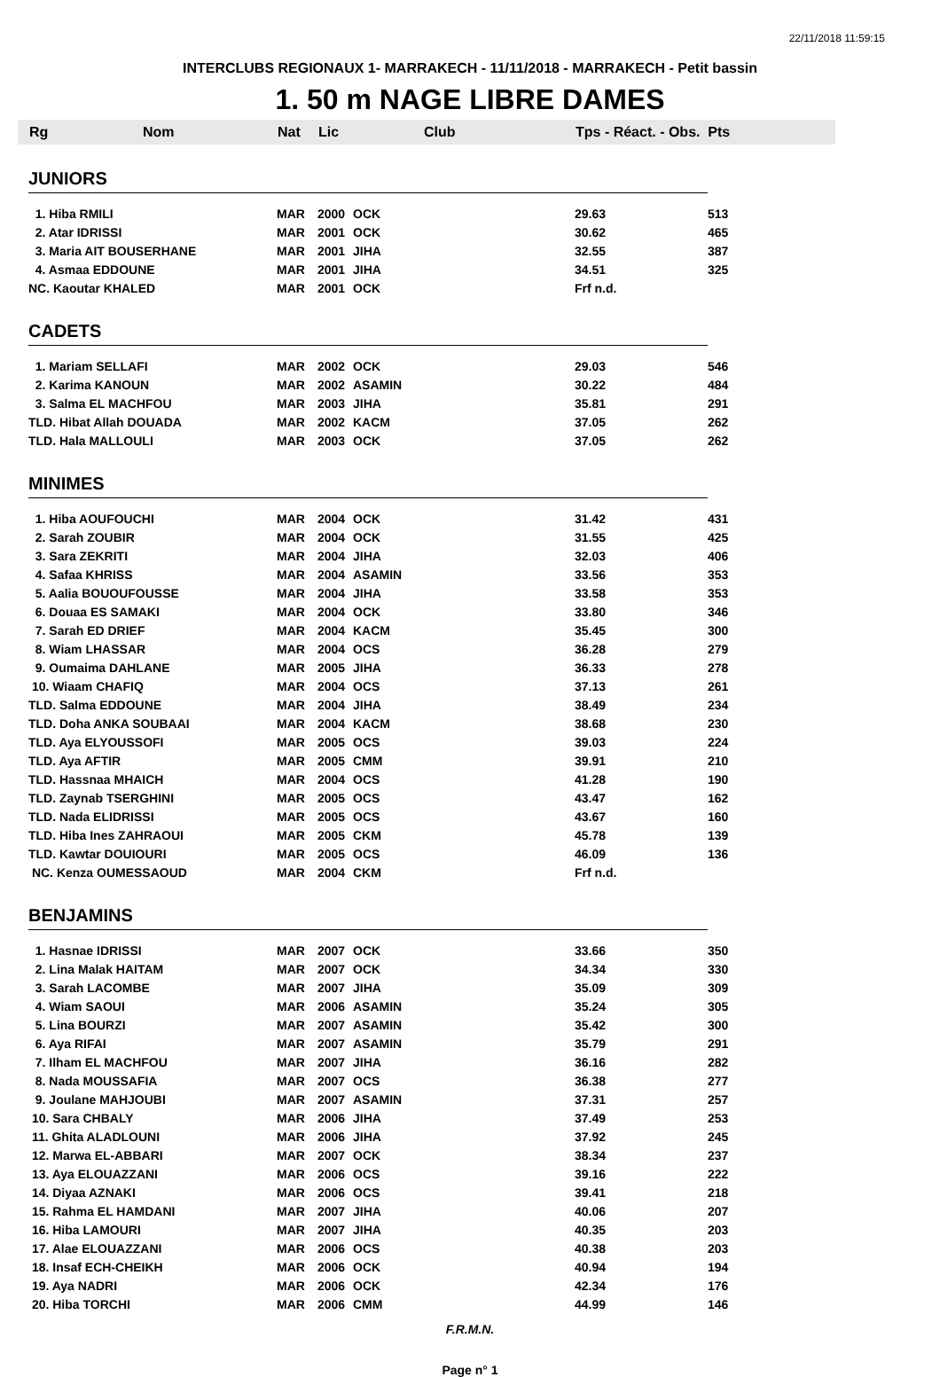22/11/2018 11:59:15
INTERCLUBS REGIONAUX 1- MARRAKECH - 11/11/2018 - MARRAKECH - Petit bassin
1. 50 m NAGE LIBRE DAMES
| | Rg Nom | Nat | Lic | Club | Tps - Réact. - Obs. Pts | |
| --- | --- | --- | --- | --- | --- | --- |
| | JUNIORS | | | | | |
| | 1. Hiba RMILI | MAR | 2000 | OCK | 29.63 | 513 |
| | 2. Atar IDRISSI | MAR | 2001 | OCK | 30.62 | 465 |
| | 3. Maria AIT BOUSERHANE | MAR | 2001 | JIHA | 32.55 | 387 |
| | 4. Asmaa EDDOUNE | MAR | 2001 | JIHA | 34.51 | 325 |
| | NC. Kaoutar KHALED | MAR | 2001 | OCK | Frf n.d. | |
| | CADETS | | | | | |
| | 1. Mariam SELLAFI | MAR | 2002 | OCK | 29.03 | 546 |
| | 2. Karima KANOUN | MAR | 2002 | ASAMIN | 30.22 | 484 |
| | 3. Salma EL MACHFOU | MAR | 2003 | JIHA | 35.81 | 291 |
| | TLD. Hibat Allah DOUADA | MAR | 2002 | KACM | 37.05 | 262 |
| | TLD. Hala MALLOULI | MAR | 2003 | OCK | 37.05 | 262 |
| | MINIMES | | | | | |
| | 1. Hiba AOUFOUCHI | MAR | 2004 | OCK | 31.42 | 431 |
| | 2. Sarah ZOUBIR | MAR | 2004 | OCK | 31.55 | 425 |
| | 3. Sara ZEKRITI | MAR | 2004 | JIHA | 32.03 | 406 |
| | 4. Safaa KHRISS | MAR | 2004 | ASAMIN | 33.56 | 353 |
| | 5. Aalia BOUOUFOUSSE | MAR | 2004 | JIHA | 33.58 | 353 |
| | 6. Douaa ES SAMAKI | MAR | 2004 | OCK | 33.80 | 346 |
| | 7. Sarah ED DRIEF | MAR | 2004 | KACM | 35.45 | 300 |
| | 8. Wiam LHASSAR | MAR | 2004 | OCS | 36.28 | 279 |
| | 9. Oumaima DAHLANE | MAR | 2005 | JIHA | 36.33 | 278 |
| | 10. Wiaam CHAFIQ | MAR | 2004 | OCS | 37.13 | 261 |
| | TLD. Salma EDDOUNE | MAR | 2004 | JIHA | 38.49 | 234 |
| | TLD. Doha ANKA SOUBAAI | MAR | 2004 | KACM | 38.68 | 230 |
| | TLD. Aya ELYOUSSOFI | MAR | 2005 | OCS | 39.03 | 224 |
| | TLD. Aya AFTIR | MAR | 2005 | CMM | 39.91 | 210 |
| | TLD. Hassnaa MHAICH | MAR | 2004 | OCS | 41.28 | 190 |
| | TLD. Zaynab TSERGHINI | MAR | 2005 | OCS | 43.47 | 162 |
| | TLD. Nada ELIDRISSI | MAR | 2005 | OCS | 43.67 | 160 |
| | TLD. Hiba Ines ZAHRAOUI | MAR | 2005 | CKM | 45.78 | 139 |
| | TLD. Kawtar DOUIOURI | MAR | 2005 | OCS | 46.09 | 136 |
| | NC. Kenza OUMESSAOUD | MAR | 2004 | CKM | Frf n.d. | |
| | BENJAMINS | | | | | |
| | 1. Hasnae IDRISSI | MAR | 2007 | OCK | 33.66 | 350 |
| | 2. Lina Malak HAITAM | MAR | 2007 | OCK | 34.34 | 330 |
| | 3. Sarah LACOMBE | MAR | 2007 | JIHA | 35.09 | 309 |
| | 4. Wiam SAOUI | MAR | 2006 | ASAMIN | 35.24 | 305 |
| | 5. Lina BOURZI | MAR | 2007 | ASAMIN | 35.42 | 300 |
| | 6. Aya RIFAI | MAR | 2007 | ASAMIN | 35.79 | 291 |
| | 7. Ilham EL MACHFOU | MAR | 2007 | JIHA | 36.16 | 282 |
| | 8. Nada MOUSSAFIA | MAR | 2007 | OCS | 36.38 | 277 |
| | 9. Joulane MAHJOUBI | MAR | 2007 | ASAMIN | 37.31 | 257 |
| | 10. Sara CHBALY | MAR | 2006 | JIHA | 37.49 | 253 |
| | 11. Ghita ALADLOUNI | MAR | 2006 | JIHA | 37.92 | 245 |
| | 12. Marwa EL-ABBARI | MAR | 2007 | OCK | 38.34 | 237 |
| | 13. Aya ELOUAZZANI | MAR | 2006 | OCS | 39.16 | 222 |
| | 14. Diyaa AZNAKI | MAR | 2006 | OCS | 39.41 | 218 |
| | 15. Rahma EL HAMDANI | MAR | 2007 | JIHA | 40.06 | 207 |
| | 16. Hiba LAMOURI | MAR | 2007 | JIHA | 40.35 | 203 |
| | 17. Alae ELOUAZZANI | MAR | 2006 | OCS | 40.38 | 203 |
| | 18. Insaf ECH-CHEIKH | MAR | 2006 | OCK | 40.94 | 194 |
| | 19. Aya NADRI | MAR | 2006 | OCK | 42.34 | 176 |
| | 20. Hiba TORCHI | MAR | 2006 | CMM | 44.99 | 146 |
F.R.M.N.
Page n° 1